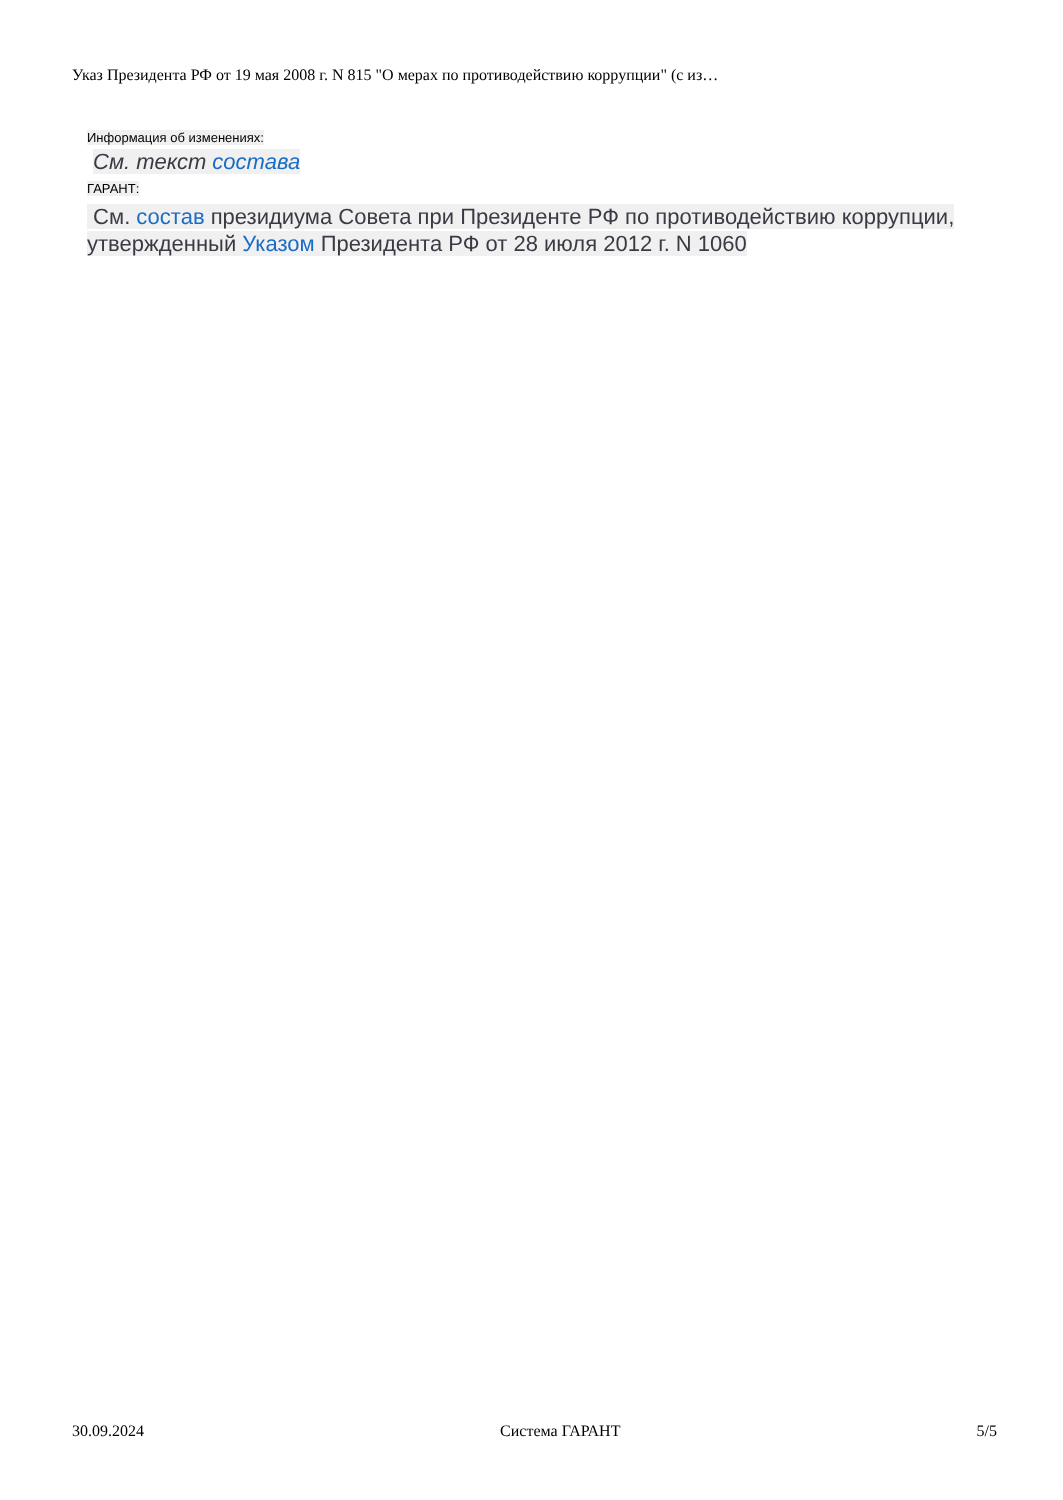Указ Президента РФ от 19 мая 2008 г. N 815 "О мерах по противодействию коррупции" (с из…
Информация об изменениях:
См. текст состава
ГАРАНТ:
См. состав президиума Совета при Президенте РФ по противодействию коррупции, утвержденный Указом Президента РФ от 28 июля 2012 г. N 1060
30.09.2024 Система ГАРАНТ 5/5